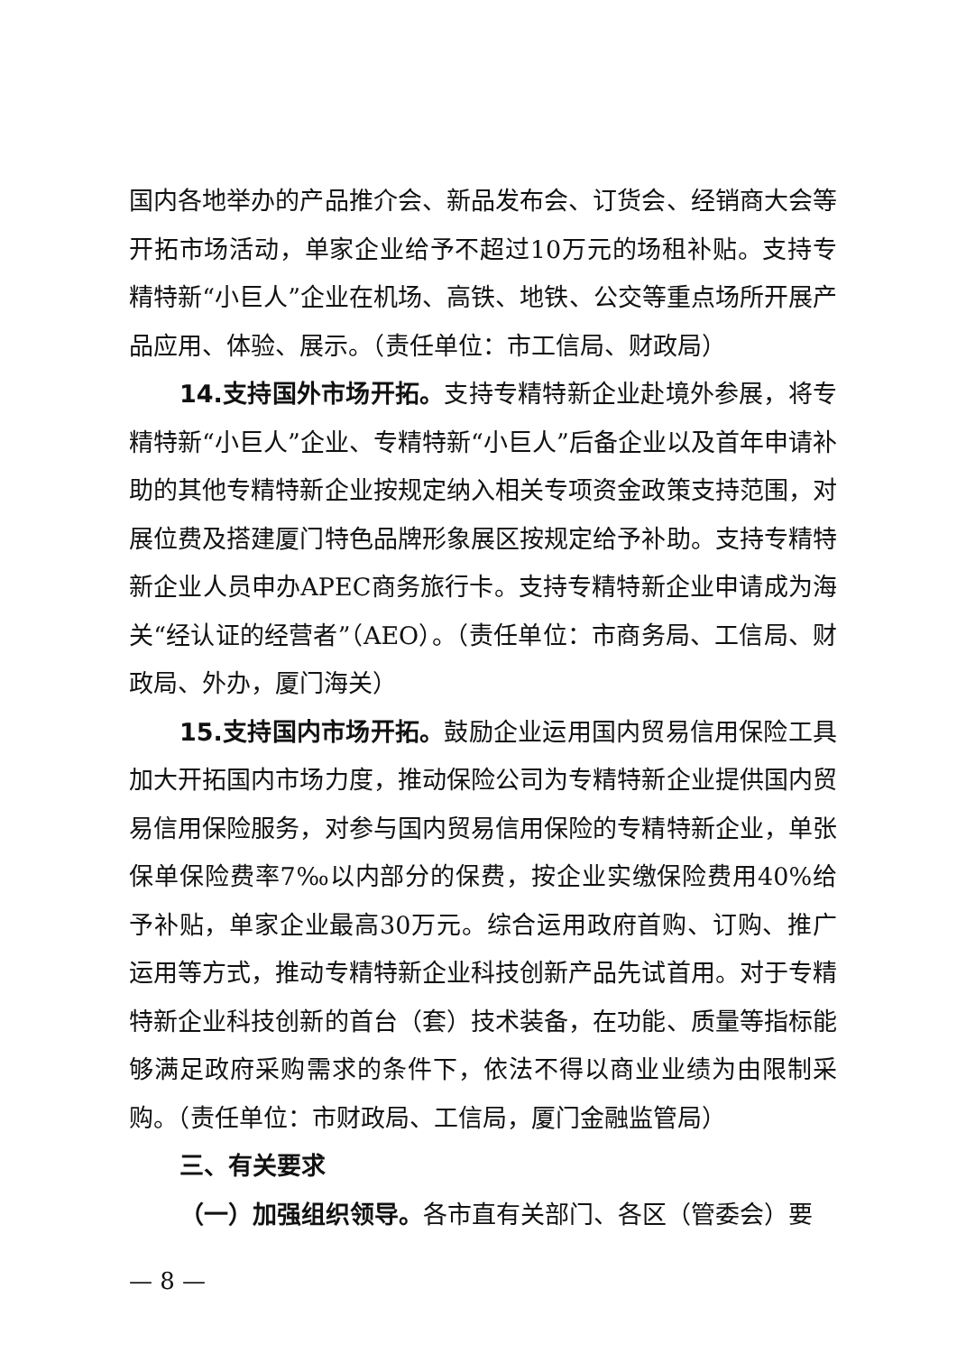国内各地举办的产品推介会、新品发布会、订货会、经销商大会等开拓市场活动，单家企业给予不超过10万元的场租补贴。支持专精特新“小巨人”企业在机场、高铁、地铁、公交等重点场所开展产品应用、体验、展示。（责任单位：市工信局、财政局）
14.支持国外市场开拓。支持专精特新企业赴境外参展，将专精特新“小巨人”企业、专精特新“小巨人”后备企业以及首年申请补助的其他专精特新企业按规定纳入相关专项资金政策支持范围，对展位费及搭建厦门特色品牌形象展区按规定给予补助。支持专精特新企业人员申办APEC商务旅行卡。支持专精特新企业申请成为海关“经认证的经营者”（AEO）。（责任单位：市商务局、工信局、财政局、外办，厦门海关）
15.支持国内市场开拓。鼓励企业运用国内贸易信用保险工具加大开拓国内市场力度，推动保险公司为专精特新企业提供国内贸易信用保险服务，对参与国内贸易信用保险的专精特新企业，单张保单保险费率7‰以内部分的保费，按企业实缴保险费用40%给予补贴，单家企业最高30万元。综合运用政府首购、订购、推广运用等方式，推动专精特新企业科技创新产品先试首用。对于专精特新企业科技创新的首台（套）技术装备，在功能、质量等指标能够满足政府采购需求的条件下，依法不得以商业业绩为由限制采购。（责任单位：市财政局、工信局，厦门金融监管局）
三、有关要求
（一）加强组织领导。各市直有关部门、各区（管委会）要
— 8 —